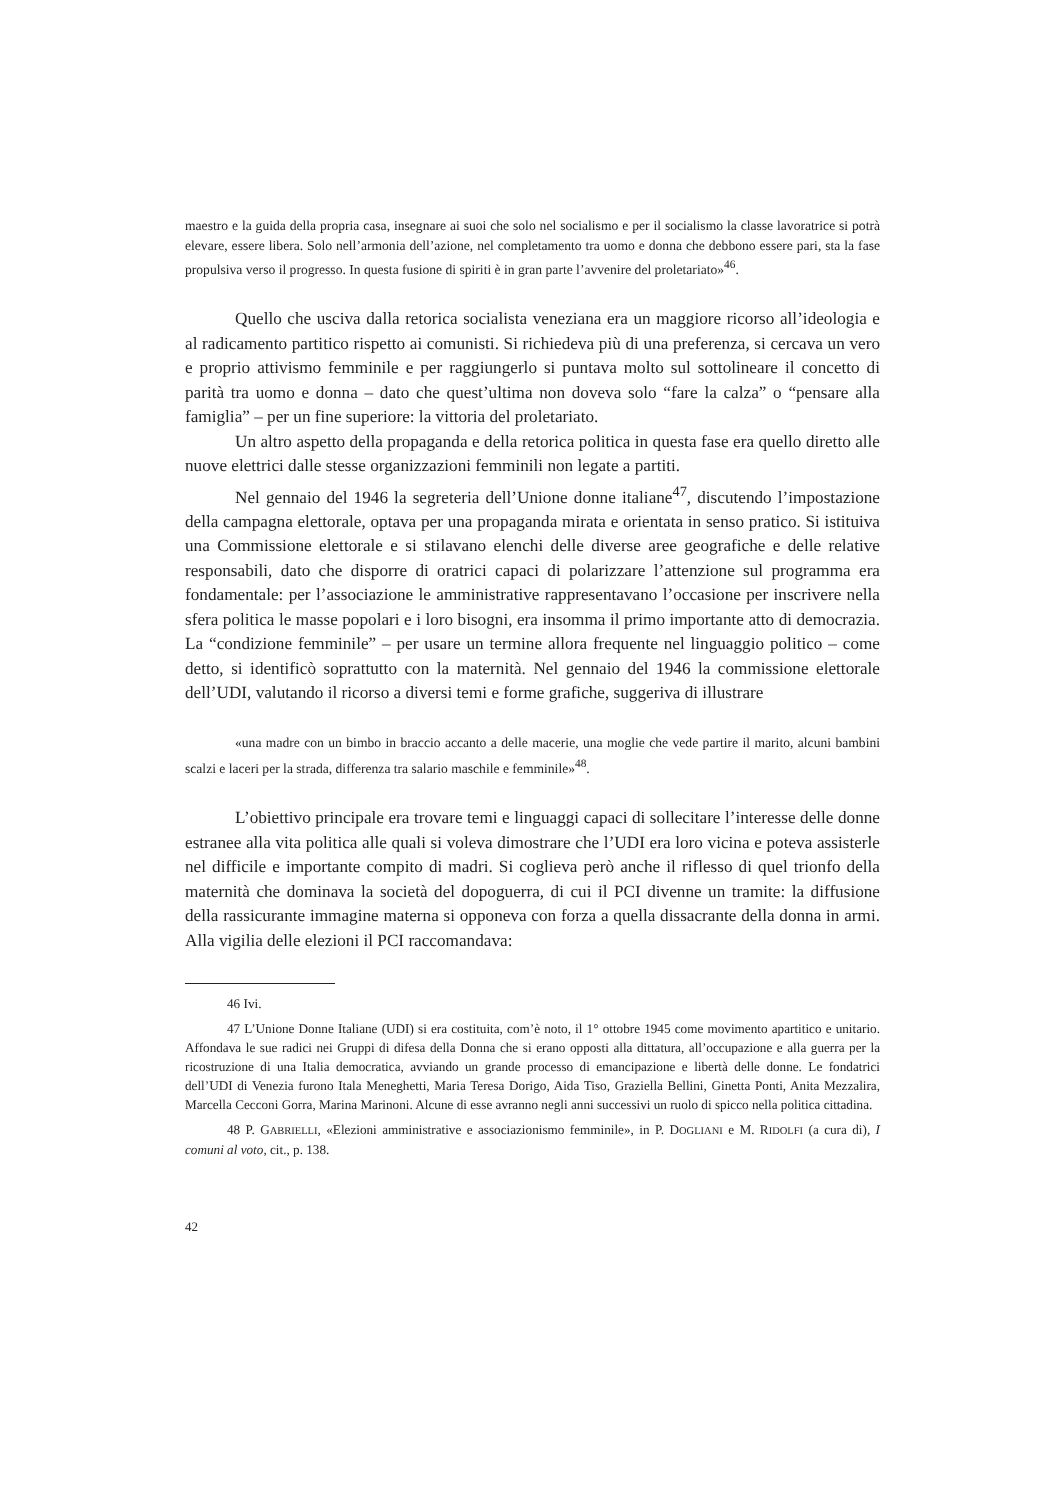maestro e la guida della propria casa, insegnare ai suoi che solo nel socialismo e per il socialismo la classe lavoratrice si potrà elevare, essere libera. Solo nell’armonia dell’azione, nel completamento tra uomo e donna che debbono essere pari, sta la fase propulsiva verso il progresso. In questa fusione di spiriti è in gran parte l’avvenire del proletariato»<sup>46</sup>.
Quello che usciva dalla retorica socialista veneziana era un maggiore ricorso all’ideologia e al radicamento partitico rispetto ai comunisti. Si richiedeva più di una preferenza, si cercava un vero e proprio attivismo femminile e per raggiungerlo si puntava molto sul sottolineare il concetto di parità tra uomo e donna – dato che quest’ultima non doveva solo “fare la calza” o “pensare alla famiglia” – per un fine superiore: la vittoria del proletariato.
Un altro aspetto della propaganda e della retorica politica in questa fase era quello diretto alle nuove elettrici dalle stesse organizzazioni femminili non legate a partiti.
Nel gennaio del 1946 la segreteria dell’Unione donne italiane<sup>47</sup>, discutendo l’impostazione della campagna elettorale, optava per una propaganda mirata e orientata in senso pratico. Si istituiva una Commissione elettorale e si stilavano elenchi delle diverse aree geografiche e delle relative responsabili, dato che disporre di oratrici capaci di polarizzare l’attenzione sul programma era fondamentale: per l’associazione le amministrative rappresentavano l’occasione per inscrivere nella sfera politica le masse popolari e i loro bisogni, era insomma il primo importante atto di democrazia. La “condizione femminile” – per usare un termine allora frequente nel linguaggio politico – come detto, si identificò soprattutto con la maternità. Nel gennaio del 1946 la commissione elettorale dell’UDI, valutando il ricorso a diversi temi e forme grafiche, suggeriva di illustrare
«una madre con un bimbo in braccio accanto a delle macerie, una moglie che vede partire il marito, alcuni bambini scalzi e laceri per la strada, differenza tra salario maschile e femminile»<sup>48</sup>.
L’obiettivo principale era trovare temi e linguaggi capaci di sollecitare l’interesse delle donne estranee alla vita politica alle quali si voleva dimostrare che l’UDI era loro vicina e poteva assisterle nel difficile e importante compito di madri. Si coglieva però anche il riflesso di quel trionfo della maternità che dominava la società del dopoguerra, di cui il PCI divenne un tramite: la diffusione della rassicurante immagine materna si opponeva con forza a quella dissacrante della donna in armi. Alla vigilia delle elezioni il PCI raccomandava:
46 Ivi.
47 L’Unione Donne Italiane (UDI) si era costituita, com’è noto, il 1° ottobre 1945 come movimento apartitico e unitario. Affondava le sue radici nei Gruppi di difesa della Donna che si erano opposti alla dittatura, all’occupazione e alla guerra per la ricostruzione di una Italia democratica, avviando un grande processo di emancipazione e libertà delle donne. Le fondatrici dell’UDI di Venezia furono Itala Meneghetti, Maria Teresa Dorigo, Aida Tiso, Graziella Bellini, Ginetta Ponti, Anita Mezzalira, Marcella Cecconi Gorra, Marina Marinoni. Alcune di esse avranno negli anni successivi un ruolo di spicco nella politica cittadina.
48 P. GABRIELLI, «Elezioni amministrative e associazionismo femminile», in P. DOGLIANI e M. RIDOLFI (a cura di), I comuni al voto, cit., p. 138.
42